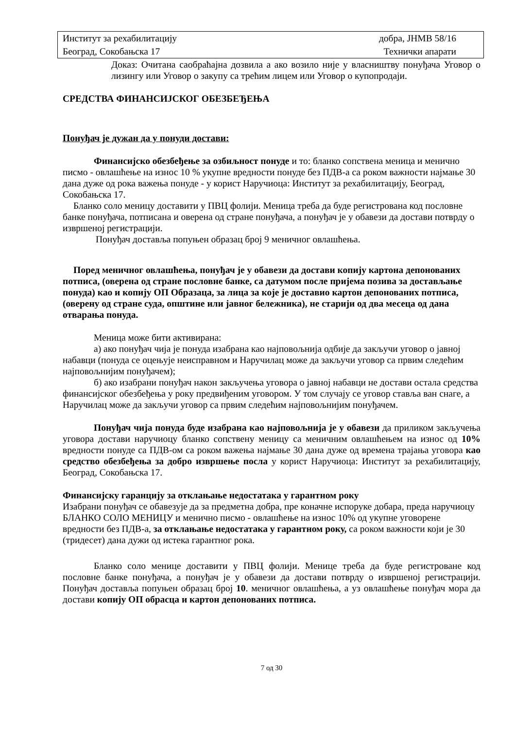Институт за рехабилитацију добра, ЈНМВ 58/16
Београд, Сокобањска 17 Технички апарати
Доказ: Очитана саобраћајна дозвила а ако возило није у власништву понуђача Уговор о лизингу или Уговор о закупу са трећим лицем или Уговор о купопродаји.
СРЕДСТВА ФИНАНСИЈСКОГ ОБЕЗБЕЂЕЊА
Понуђач је дужан да у понуди достави:
Финансијско обезбеђење за озбиљност понуде и то: бланко сопствена меница и менично писмо - овлашћење на износ 10 % укупне вредности понуде без ПДВ-а са роком важности најмање 30 дана дуже од рока важења понуде - у корист Наручиоца: Институт за рехабилитацију, Београд, Сокобањска 17.
Бланко соло меницу доставити у ПВЦ фолији. Меница треба да буде регистрована код пословне банке понуђача, потписана и оверена од стране понуђача, а понуђач је у обавези да достави потврду о извршеној регистрацији.
Понуђач доставља попуњен образац број 9 меничног овлашћења.
Поред меничног овлашћења, понуђач је у обавези да достави копију картона депонованих потписа, (оверена од стране пословне банке, са датумом после пријема позива за достављање понуда) као и копију ОП Образаца, за лица за које је доставио картон депонованих потписа, (оверену од стране суда, општине или јавног бележника), не старији од два месеца од дана отварања понуда.
Меница може бити активирана:
а) ако понуђач чија је понуда изабрана као најповољнија одбије да закључи уговор о јавној набавци (понуда се оцењује неисправном и Наручилац може да закључи уговор са првим следећим најповољнијим понуђачем);
б) ако изабрани понуђач након закључења уговора о јавној набавци не достави остала средства финансијског обезбеђења у року предвиђеним уговором. У том случају се уговор ставља ван снаге, а Наручилац може да закључи уговор са првим следећим најповољнијим понуђачем.
Понуђач чија понуда буде изабрана као најповољнија је у обавези да приликом закључења уговора достави наручиоцу бланко сопствену меницу са меничним овлашћењем на износ од 10% вредности понуде са ПДВ-ом са роком важења најмање 30 дана дуже од времена трајања уговора као средство обезбеђења за добро извршење посла у корист Наручиоца: Институт за рехабилитацију, Београд, Сокобањска 17.
Финансијску гаранцију за отклањање недостатака у гарантном року
Изабрани понуђач се обавезује да за предметна добра, пре коначне испоруке добара, преда наручиоцу БЛАНКО СОЛО МЕНИЦУ и менично писмо - овлашћење на износ 10% од укупне уговорене вредности без ПДВ-а, за отклањање недостатака у гарантном року, са роком важности који је 30 (тридесет) дана дужи од истека гарантног рока.
Бланко соло менице доставити у ПВЦ фолији. Менице треба да буде регистроване код пословне банке понуђача, а понуђач је у обавези да достави потврду о извршеној регистрацији. Понуђач доставља попуњен образац број 10. меничног овлашћења, а уз овлашћење понуђач мора да достави копију ОП обрасца и картон депонованих потписа.
7 од 30